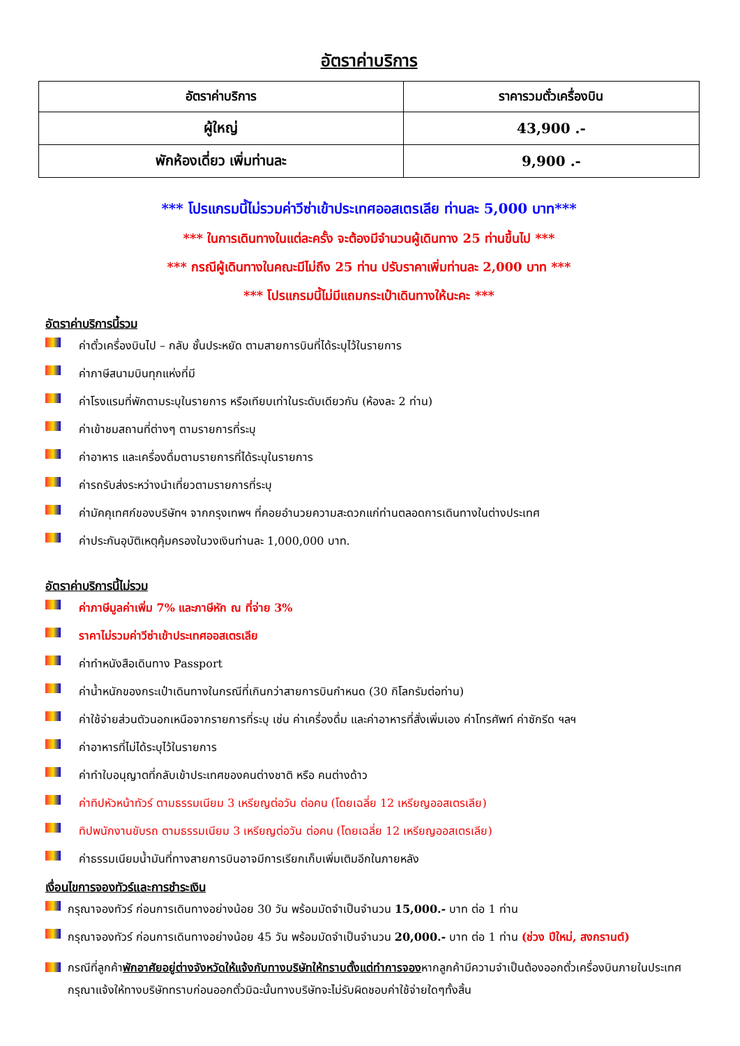อัตราค่าบริการ
| อัตราค่าบริการ | ราคารวมตั๋วเครื่องบิน |
| --- | --- |
| ผู้ใหญ่ | 43,900 .- |
| พักห้องเดี่ยว เพิ่มท่านละ | 9,900 .- |
*** โปรแกรมนี้ไม่รวมค่าวีซ่าเข้าประเทศออสเตรเลีย ท่านละ 5,000 บาท***
*** ในการเดินทางในแต่ละครั้ง จะต้องมีจำนวนผู้เดินทาง 25 ท่านขึ้นไป ***
*** กรณีผู้เดินทางในคณะมีไม่ถึง 25 ท่าน ปรับราคาเพิ่มท่านละ 2,000 บาท ***
*** โปรแกรมนี้ไม่มีแถมกระเป๋าเดินทางให้นะคะ ***
อัตราค่าบริการนี้รวม
ค่าตั๋วเครื่องบินไป – กลับ ชั้นประหยัด ตามสายการบินที่ได้ระบุไว้ในรายการ
ค่าภาษีสนามบินทุกแห่งที่มี
ค่าโรงแรมที่พักตามระบุในรายการ หรือเทียบเท่าในระดับเดียวกัน (ห้องละ 2 ท่าน)
ค่าเข้าชมสถานที่ต่างๆ ตามรายการที่ระบุ
ค่าอาหาร และเครื่องดื่มตามรายการที่ได้ระบุในรายการ
ค่ารถรับส่งระหว่างนำเที่ยวตามรายการที่ระบุ
ค่ามัคคุเทศก์ของบริษัทฯ จากกรุงเทพฯ ที่คอยอำนวยความสะดวกแก่ท่านตลอดการเดินทางในต่างประเทศ
ค่าประกันอุบัติเหตุคุ้มครองในวงเงินท่านละ 1,000,000 บาท.
อัตราค่าบริการนี้ไม่รวม
ค่าภาษีมูลค่าเพิ่ม 7% และภาษีหัก ณ ที่จ่าย 3%
ราคาไม่รวมค่าวีซ่าเข้าประเทศออสเตรเลีย
ค่าทำหนังสือเดินทาง Passport
ค่าน้ำหนักของกระเป๋าเดินทางในกรณีที่เกินกว่าสายการบินกำหนด (30 กิโลกรัมต่อท่าน)
ค่าใช้จ่ายส่วนตัวนอกเหนือจากรายการที่ระบุ เช่น ค่าเครื่องดื่ม และค่าอาหารที่สั่งเพิ่มเอง ค่าโทรศัพท์ ค่าซักรีด ฯลฯ
ค่าอาหารที่ไม่ได้ระบุไว้ในรายการ
ค่าทำใบอนุญาตที่กลับเข้าประเทศของคนต่างชาติ หรือ คนต่างด้าว
ค่าทิปหัวหน้าทัวร์ ตามธรรมเนียม 3 เหรียญต่อวัน ต่อคน (โดยเฉลี่ย 12 เหรียญออสเตรเลีย)
ทิปพนักงานขับรถ ตามธรรมเนียม 3 เหรียญต่อวัน ต่อคน (โดยเฉลี่ย 12 เหรียญออสเตรเลีย)
ค่าธรรมเนียมน้ำมันที่ทางสายการบินอาจมีการเรียกเก็บเพิ่มเติมอีกในภายหลัง
เงื่อนไขการจองทัวร์และการชำระเงิน
กรุณาจองทัวร์ ก่อนการเดินทางอย่างน้อย 30 วัน พร้อมมัดจำเป็นจำนวน 15,000.- บาท ต่อ 1 ท่าน
กรุณาจองทัวร์ ก่อนการเดินทางอย่างน้อย 45 วัน พร้อมมัดจำเป็นจำนวน 20,000.- บาท ต่อ 1 ท่าน (ช่วง ปีใหม่, สงกรานต์)
กรณีที่ลูกค้าพักอาศัยอยู่ต่างจังหวัดให้แจ้งกับทางบริษัทให้ทราบตั้งแต่ทำการจองหากลูกค้ามีความจำเป็นต้องออกตั๋วเครื่องบินภายในประเทศกรุณาแจ้งให้ทางบริษัททราบก่อนออกตั๋วมิฉะนั้นทางบริษัทจะไม่รับผิดชอบค่าใช้จ่ายใดๆทั้งสิ้น